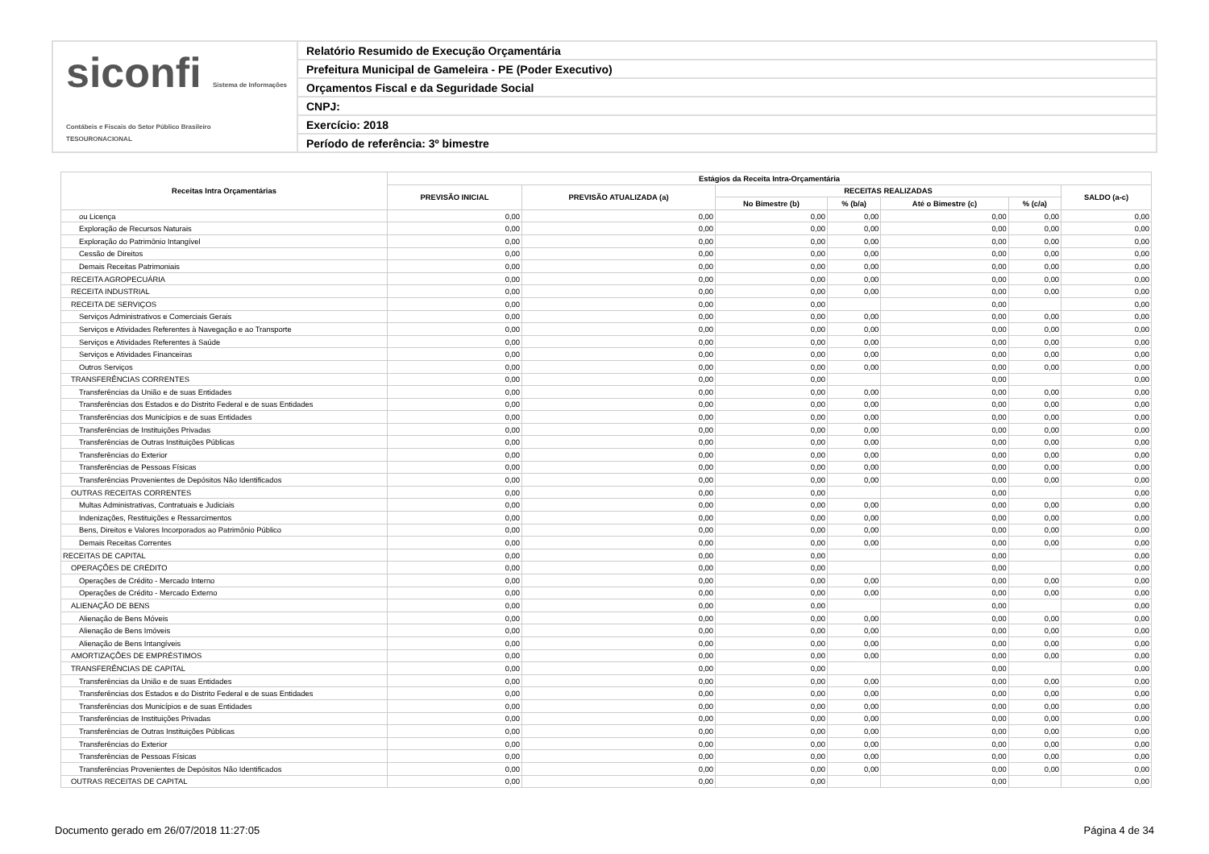siconfi Sistema de Informações Contábeis e Fiscais do Setor Público Brasileiro
TESOURONACIONAL
Relatório Resumido de Execução Orçamentária
Prefeitura Municipal de Gameleira - PE (Poder Executivo)
Orçamentos Fiscal e da Seguridade Social
CNPJ:
Exercício: 2018
Período de referência: 3º bimestre
| Receitas Intra Orçamentárias | Estágios da Receita Intra-Orçamentária | | | | | | |
| --- | --- | --- | --- | --- | --- | --- | --- |
| | PREVISÃO INICIAL | PREVISÃO ATUALIZADA (a) | RECEITAS REALIZADAS | | | | SALDO (a-c) |
| | | | No Bimestre (b) | % (b/a) | Até o Bimestre (c) | % (c/a) | |
| ou Licença | 0,00 | 0,00 | 0,00 | 0,00 | 0,00 | 0,00 | 0,00 |
| Exploração de Recursos Naturais | 0,00 | 0,00 | 0,00 | 0,00 | 0,00 | 0,00 | 0,00 |
| Exploração do Patrimônio Intangível | 0,00 | 0,00 | 0,00 | 0,00 | 0,00 | 0,00 | 0,00 |
| Cessão de Direitos | 0,00 | 0,00 | 0,00 | 0,00 | 0,00 | 0,00 | 0,00 |
| Demais Receitas Patrimoniais | 0,00 | 0,00 | 0,00 | 0,00 | 0,00 | 0,00 | 0,00 |
| RECEITA AGROPECUÁRIA | 0,00 | 0,00 | 0,00 | 0,00 | 0,00 | 0,00 | 0,00 |
| RECEITA INDUSTRIAL | 0,00 | 0,00 | 0,00 | 0,00 | 0,00 | 0,00 | 0,00 |
| RECEITA DE SERVIÇOS | 0,00 | 0,00 | 0,00 | | 0,00 | | 0,00 |
| Serviços Administrativos e Comerciais Gerais | 0,00 | 0,00 | 0,00 | 0,00 | 0,00 | 0,00 | 0,00 |
| Serviços e Atividades Referentes à Navegação e ao Transporte | 0,00 | 0,00 | 0,00 | 0,00 | 0,00 | 0,00 | 0,00 |
| Serviços e Atividades Referentes à Saúde | 0,00 | 0,00 | 0,00 | 0,00 | 0,00 | 0,00 | 0,00 |
| Serviços e Atividades Financeiras | 0,00 | 0,00 | 0,00 | 0,00 | 0,00 | 0,00 | 0,00 |
| Outros Serviços | 0,00 | 0,00 | 0,00 | 0,00 | 0,00 | 0,00 | 0,00 |
| TRANSFERÊNCIAS CORRENTES | 0,00 | 0,00 | 0,00 | | 0,00 | | 0,00 |
| Transferências da União e de suas Entidades | 0,00 | 0,00 | 0,00 | 0,00 | 0,00 | 0,00 | 0,00 |
| Transferências dos Estados e do Distrito Federal e de suas Entidades | 0,00 | 0,00 | 0,00 | 0,00 | 0,00 | 0,00 | 0,00 |
| Transferências dos Municípios e de suas Entidades | 0,00 | 0,00 | 0,00 | 0,00 | 0,00 | 0,00 | 0,00 |
| Transferências de Instituições Privadas | 0,00 | 0,00 | 0,00 | 0,00 | 0,00 | 0,00 | 0,00 |
| Transferências de Outras Instituições Públicas | 0,00 | 0,00 | 0,00 | 0,00 | 0,00 | 0,00 | 0,00 |
| Transferências do Exterior | 0,00 | 0,00 | 0,00 | 0,00 | 0,00 | 0,00 | 0,00 |
| Transferências de Pessoas Físicas | 0,00 | 0,00 | 0,00 | 0,00 | 0,00 | 0,00 | 0,00 |
| Transferências Provenientes de Depósitos Não Identificados | 0,00 | 0,00 | 0,00 | 0,00 | 0,00 | 0,00 | 0,00 |
| OUTRAS RECEITAS CORRENTES | 0,00 | 0,00 | 0,00 | | 0,00 | | 0,00 |
| Multas Administrativas, Contratuais e Judiciais | 0,00 | 0,00 | 0,00 | 0,00 | 0,00 | 0,00 | 0,00 |
| Indenizações, Restituições e Ressarcimentos | 0,00 | 0,00 | 0,00 | 0,00 | 0,00 | 0,00 | 0,00 |
| Bens, Direitos e Valores Incorporados ao Patrimônio Público | 0,00 | 0,00 | 0,00 | 0,00 | 0,00 | 0,00 | 0,00 |
| Demais Receitas Correntes | 0,00 | 0,00 | 0,00 | 0,00 | 0,00 | 0,00 | 0,00 |
| RECEITAS DE CAPITAL | 0,00 | 0,00 | 0,00 | | 0,00 | | 0,00 |
| OPERAÇÕES DE CRÉDITO | 0,00 | 0,00 | 0,00 | | 0,00 | | 0,00 |
| Operações de Crédito - Mercado Interno | 0,00 | 0,00 | 0,00 | 0,00 | 0,00 | 0,00 | 0,00 |
| Operações de Crédito - Mercado Externo | 0,00 | 0,00 | 0,00 | 0,00 | 0,00 | 0,00 | 0,00 |
| ALIENAÇÃO DE BENS | 0,00 | 0,00 | 0,00 | | 0,00 | | 0,00 |
| Alienação de Bens Móveis | 0,00 | 0,00 | 0,00 | 0,00 | 0,00 | 0,00 | 0,00 |
| Alienação de Bens Imóveis | 0,00 | 0,00 | 0,00 | 0,00 | 0,00 | 0,00 | 0,00 |
| Alienação de Bens Intangíveis | 0,00 | 0,00 | 0,00 | 0,00 | 0,00 | 0,00 | 0,00 |
| AMORTIZAÇÕES DE EMPRÉSTIMOS | 0,00 | 0,00 | 0,00 | 0,00 | 0,00 | 0,00 | 0,00 |
| TRANSFERÊNCIAS DE CAPITAL | 0,00 | 0,00 | 0,00 | | 0,00 | | 0,00 |
| Transferências da União e de suas Entidades | 0,00 | 0,00 | 0,00 | 0,00 | 0,00 | 0,00 | 0,00 |
| Transferências dos Estados e do Distrito Federal e de suas Entidades | 0,00 | 0,00 | 0,00 | 0,00 | 0,00 | 0,00 | 0,00 |
| Transferências dos Municípios e de suas Entidades | 0,00 | 0,00 | 0,00 | 0,00 | 0,00 | 0,00 | 0,00 |
| Transferências de Instituições Privadas | 0,00 | 0,00 | 0,00 | 0,00 | 0,00 | 0,00 | 0,00 |
| Transferências de Outras Instituições Públicas | 0,00 | 0,00 | 0,00 | 0,00 | 0,00 | 0,00 | 0,00 |
| Transferências do Exterior | 0,00 | 0,00 | 0,00 | 0,00 | 0,00 | 0,00 | 0,00 |
| Transferências de Pessoas Físicas | 0,00 | 0,00 | 0,00 | 0,00 | 0,00 | 0,00 | 0,00 |
| Transferências Provenientes de Depósitos Não Identificados | 0,00 | 0,00 | 0,00 | 0,00 | 0,00 | 0,00 | 0,00 |
| OUTRAS RECEITAS DE CAPITAL | 0,00 | 0,00 | 0,00 | | 0,00 | | 0,00 |
Documento gerado em 26/07/2018 11:27:05 Página 4 de 34